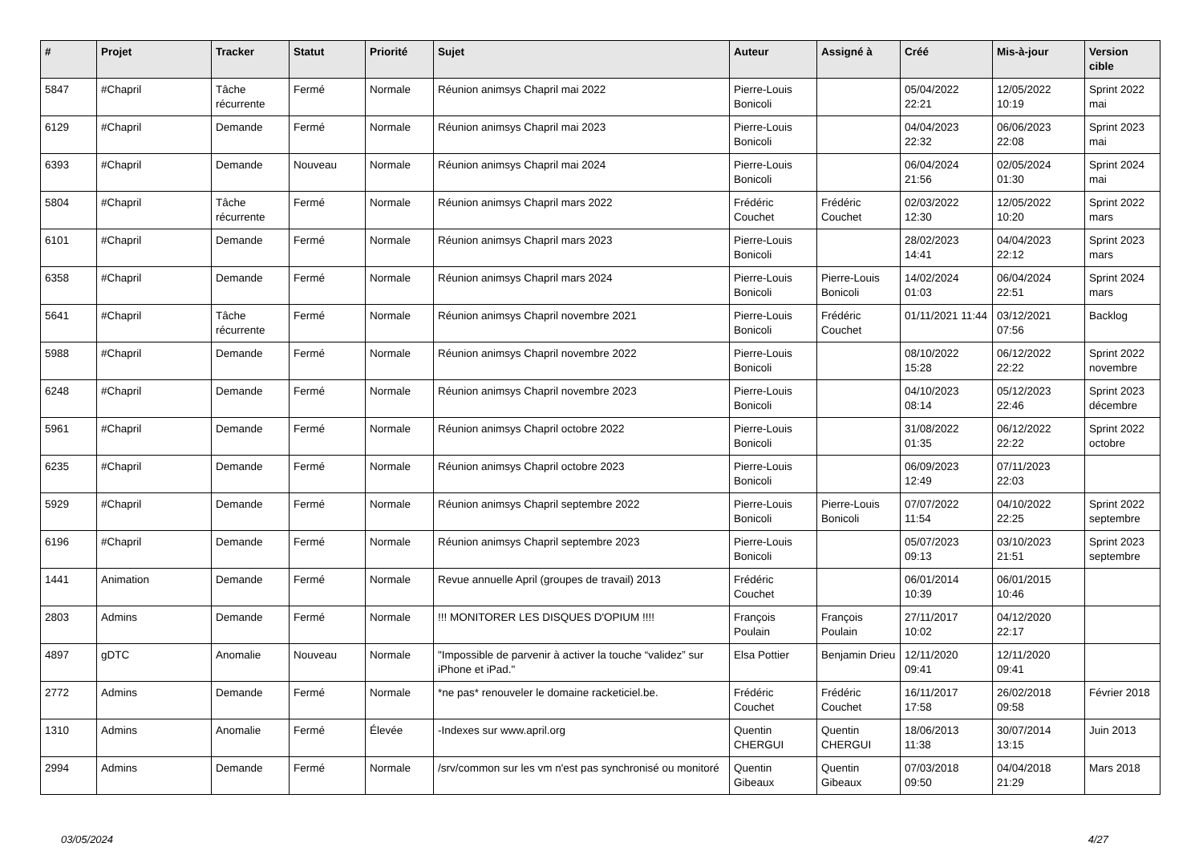| # | Projet | Tracker | Statut | Priorité | Sujet | Auteur | Assigné à | Créé | Mis-à-jour | Version cible |
| --- | --- | --- | --- | --- | --- | --- | --- | --- | --- | --- |
| 5847 | #Chapril | Tâche récurrente | Fermé | Normale | Réunion animsys Chapril mai 2022 | Pierre-Louis Bonicoli | | 05/04/2022 22:21 | 12/05/2022 10:19 | Sprint 2022 mai |
| 6129 | #Chapril | Demande | Fermé | Normale | Réunion animsys Chapril mai 2023 | Pierre-Louis Bonicoli | | 04/04/2023 22:32 | 06/06/2023 22:08 | Sprint 2023 mai |
| 6393 | #Chapril | Demande | Nouveau | Normale | Réunion animsys Chapril mai 2024 | Pierre-Louis Bonicoli | | 06/04/2024 21:56 | 02/05/2024 01:30 | Sprint 2024 mai |
| 5804 | #Chapril | Tâche récurrente | Fermé | Normale | Réunion animsys Chapril mars 2022 | Frédéric Couchet | Frédéric Couchet | 02/03/2022 12:30 | 12/05/2022 10:20 | Sprint 2022 mars |
| 6101 | #Chapril | Demande | Fermé | Normale | Réunion animsys Chapril mars 2023 | Pierre-Louis Bonicoli | | 28/02/2023 14:41 | 04/04/2023 22:12 | Sprint 2023 mars |
| 6358 | #Chapril | Demande | Fermé | Normale | Réunion animsys Chapril mars 2024 | Pierre-Louis Bonicoli | Pierre-Louis Bonicoli | 14/02/2024 01:03 | 06/04/2024 22:51 | Sprint 2024 mars |
| 5641 | #Chapril | Tâche récurrente | Fermé | Normale | Réunion animsys Chapril novembre 2021 | Pierre-Louis Bonicoli | Frédéric Couchet | 01/11/2021 11:44 | 03/12/2021 07:56 | Backlog |
| 5988 | #Chapril | Demande | Fermé | Normale | Réunion animsys Chapril novembre 2022 | Pierre-Louis Bonicoli | | 08/10/2022 15:28 | 06/12/2022 22:22 | Sprint 2022 novembre |
| 6248 | #Chapril | Demande | Fermé | Normale | Réunion animsys Chapril novembre 2023 | Pierre-Louis Bonicoli | | 04/10/2023 08:14 | 05/12/2023 22:46 | Sprint 2023 décembre |
| 5961 | #Chapril | Demande | Fermé | Normale | Réunion animsys Chapril octobre 2022 | Pierre-Louis Bonicoli | | 31/08/2022 01:35 | 06/12/2022 22:22 | Sprint 2022 octobre |
| 6235 | #Chapril | Demande | Fermé | Normale | Réunion animsys Chapril octobre 2023 | Pierre-Louis Bonicoli | | 06/09/2023 12:49 | 07/11/2023 22:03 | |
| 5929 | #Chapril | Demande | Fermé | Normale | Réunion animsys Chapril septembre 2022 | Pierre-Louis Bonicoli | Pierre-Louis Bonicoli | 07/07/2022 11:54 | 04/10/2022 22:25 | Sprint 2022 septembre |
| 6196 | #Chapril | Demande | Fermé | Normale | Réunion animsys Chapril septembre 2023 | Pierre-Louis Bonicoli | | 05/07/2023 09:13 | 03/10/2023 21:51 | Sprint 2023 septembre |
| 1441 | Animation | Demande | Fermé | Normale | Revue annuelle April (groupes de travail) 2013 | Frédéric Couchet | | 06/01/2014 10:39 | 06/01/2015 10:46 | |
| 2803 | Admins | Demande | Fermé | Normale | !!! MONITORER LES DISQUES D'OPIUM !!!! | François Poulain | François Poulain | 27/11/2017 10:02 | 04/12/2020 22:17 | |
| 4897 | gDTC | Anomalie | Nouveau | Normale | "Impossible de parvenir à activer la touche “validez” sur iPhone et iPad." | Elsa Pottier | Benjamin Drieu | 12/11/2020 09:41 | 12/11/2020 09:41 | |
| 2772 | Admins | Demande | Fermé | Normale | *ne pas* renouveler le domaine racketiciel.be. | Frédéric Couchet | Frédéric Couchet | 16/11/2017 17:58 | 26/02/2018 09:58 | Février 2018 |
| 1310 | Admins | Anomalie | Fermé | Élevée | -Indexes sur www.april.org | Quentin CHERGUI | Quentin CHERGUI | 18/06/2013 11:38 | 30/07/2014 13:15 | Juin 2013 |
| 2994 | Admins | Demande | Fermé | Normale | /srv/common sur les vm n'est pas synchronisé ou monitoré | Quentin Gibeaux | Quentin Gibeaux | 07/03/2018 09:50 | 04/04/2018 21:29 | Mars 2018 |
03/05/2024 4/27